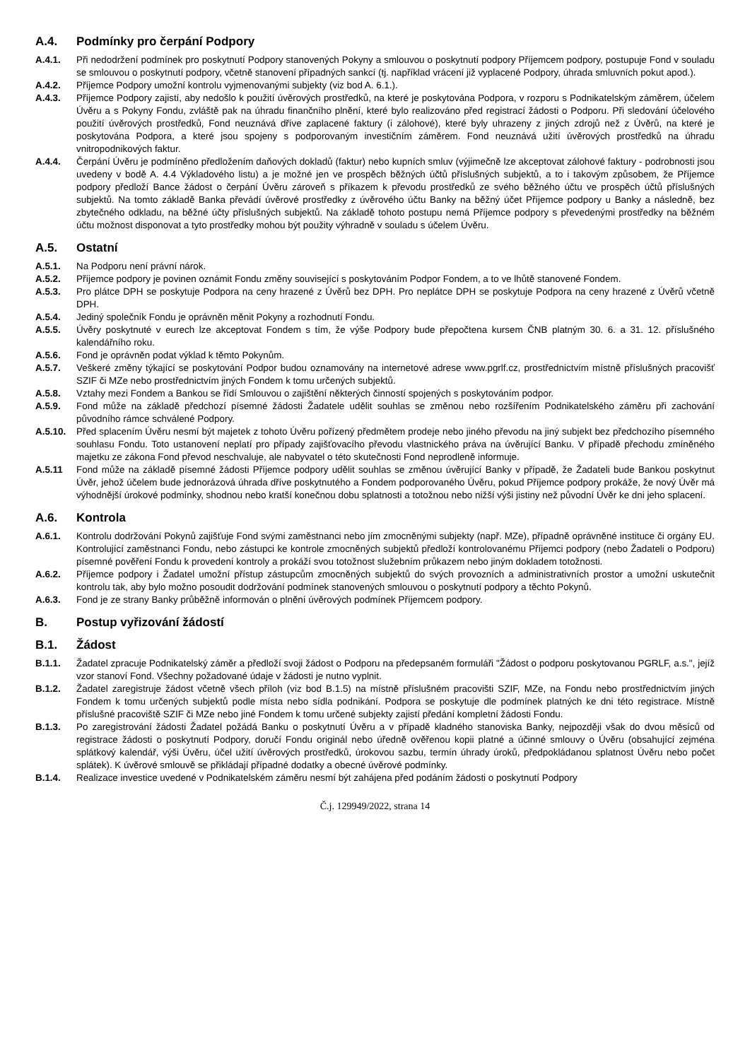A.4. Podmínky pro čerpání Podpory
A.4.1. Při nedodržení podmínek pro poskytnutí Podpory stanovených Pokyny a smlouvou o poskytnutí podpory Příjemcem podpory, postupuje Fond v souladu se smlouvou o poskytnutí podpory, včetně stanovení případných sankcí (tj. například vrácení již vyplacené Podpory, úhrada smluvních pokut apod.).
A.4.2. Příjemce Podpory umožní kontrolu vyjmenovanými subjekty (viz bod A. 6.1.).
A.4.3. Příjemce Podpory zajistí, aby nedošlo k použití úvěrových prostředků, na které je poskytována Podpora, v rozporu s Podnikatelským záměrem, účelem Úvěru a s Pokyny Fondu, zvláště pak na úhradu finančního plnění, které bylo realizováno před registrací žádosti o Podporu. Při sledování účelového použití úvěrových prostředků, Fond neuznává dříve zaplacené faktury (i zálohové), které byly uhrazeny z jiných zdrojů než z Úvěrů, na které je poskytována Podpora, a které jsou spojeny s podporovaným investičním záměrem. Fond neuznává užití úvěrových prostředků na úhradu vnitropodnikových faktur.
A.4.4. Čerpání Úvěru je podmíněno předložením daňových dokladů (faktur) nebo kupních smluv (výjimečně lze akceptovat zálohové faktury - podrobnosti jsou uvedeny v bodě A. 4.4 Výkladového listu) a je možné jen ve prospěch běžných účtů příslušných subjektů, a to i takovým způsobem, že Příjemce podpory předloží Bance žádost o čerpání Úvěru zároveň s příkazem k převodu prostředků ze svého běžného účtu ve prospěch účtů příslušných subjektů. Na tomto základě Banka převádí úvěrové prostředky z úvěrového účtu Banky na běžný účet Příjemce podpory u Banky a následně, bez zbytečného odkladu, na běžné účty příslušných subjektů. Na základě tohoto postupu nemá Příjemce podpory s převedenými prostředky na běžném účtu možnost disponovat a tyto prostředky mohou být použity výhradně v souladu s účelem Úvěru.
A.5. Ostatní
A.5.1. Na Podporu není právní nárok.
A.5.2. Příjemce podpory je povinen oznámit Fondu změny související s poskytováním Podpor Fondem, a to ve lhůtě stanovené Fondem.
A.5.3. Pro plátce DPH se poskytuje Podpora na ceny hrazené z Úvěrů bez DPH. Pro neplátce DPH se poskytuje Podpora na ceny hrazené z Úvěrů včetně DPH.
A.5.4. Jediný společník Fondu je oprávněn měnit Pokyny a rozhodnutí Fondu.
A.5.5. Úvěry poskytnuté v eurech lze akceptovat Fondem s tím, že výše Podpory bude přepočtena kursem ČNB platným 30. 6. a 31. 12. příslušného kalendářního roku.
A.5.6. Fond je oprávněn podat výklad k těmto Pokynům.
A.5.7. Veškeré změny týkající se poskytování Podpor budou oznamovány na internetové adrese www.pgrlf.cz, prostřednictvím místně příslušných pracovišť SZIF či MZe nebo prostřednictvím jiných Fondem k tomu určených subjektů.
A.5.8. Vztahy mezi Fondem a Bankou se řídí Smlouvou o zajištění některých činností spojených s poskytováním podpor.
A.5.9. Fond může na základě předchozí písemné žádosti Žadatele udělit souhlas se změnou nebo rozšířením Podnikatelského záměru při zachování původního rámce schválené Podpory.
A.5.10. Před splacením Úvěru nesmí být majetek z tohoto Úvěru pořízený předmětem prodeje nebo jiného převodu na jiný subjekt bez předchozího písemného souhlasu Fondu. Toto ustanovení neplatí pro případy zajišťovacího převodu vlastnického práva na úvěrující Banku. V případě přechodu zmíněného majetku ze zákona Fond převod neschvaluje, ale nabyvatel o této skutečnosti Fond neprodleně informuje.
A.5.11 Fond může na základě písemné žádosti Příjemce podpory udělit souhlas se změnou úvěrující Banky v případě, že Žadateli bude Bankou poskytnut Úvěr, jehož účelem bude jednorázová úhrada dříve poskytnutého a Fondem podporovaného Úvěru, pokud Příjemce podpory prokáže, že nový Úvěr má výhodnější úrokové podmínky, shodnou nebo kratší konečnou dobu splatnosti a totožnou nebo nižší výši jistiny než původní Úvěr ke dni jeho splacení.
A.6. Kontrola
A.6.1. Kontrolu dodržování Pokynů zajišťuje Fond svými zaměstnanci nebo jím zmocněnými subjekty (např. MZe), případně oprávněné instituce či orgány EU. Kontrolující zaměstnanci Fondu, nebo zástupci ke kontrole zmocněných subjektů předloží kontrolovanému Příjemci podpory (nebo Žadateli o Podporu) písemné pověření Fondu k provedení kontroly a prokáží svou totožnost služebním průkazem nebo jiným dokladem totožnosti.
A.6.2. Příjemce podpory i Žadatel umožní přístup zástupcům zmocněných subjektů do svých provozních a administrativních prostor a umožní uskutečnit kontrolu tak, aby bylo možno posoudit dodržování podmínek stanovených smlouvou o poskytnutí podpory a těchto Pokynů.
A.6.3. Fond je ze strany Banky průběžně informován o plnění úvěrových podmínek Příjemcem podpory.
B. Postup vyřizování žádostí
B.1. Žádost
B.1.1. Žadatel zpracuje Podnikatelský záměr a předloží svoji žádost o Podporu na předepsaném formuláři "Žádost o podporu poskytovanou PGRLF, a.s.", jejíž vzor stanoví Fond. Všechny požadované údaje v žádosti je nutno vyplnit.
B.1.2. Žadatel zaregistruje žádost včetně všech příloh (viz bod B.1.5) na místně příslušném pracovišti SZIF, MZe, na Fondu nebo prostřednictvím jiných Fondem k tomu určených subjektů podle místa nebo sídla podnikání. Podpora se poskytuje dle podmínek platných ke dni této registrace. Místně příslušné pracoviště SZIF či MZe nebo jiné Fondem k tomu určené subjekty zajistí předání kompletní žádosti Fondu.
B.1.3. Po zaregistrování žádosti Žadatel požádá Banku o poskytnutí Úvěru a v případě kladného stanoviska Banky, nejpozději však do dvou měsíců od registrace žádosti o poskytnutí Podpory, doručí Fondu originál nebo úředně ověřenou kopii platné a účinné smlouvy o Úvěru (obsahující zejména splátkový kalendář, výši Úvěru, účel užití úvěrových prostředků, úrokovou sazbu, termín úhrady úroků, předpokládanou splatnost Úvěru nebo počet splátek). K úvěrové smlouvě se přikládají případné dodatky a obecné úvěrové podmínky.
B.1.4. Realizace investice uvedené v Podnikatelském záměru nesmí být zahájena před podáním žádosti o poskytnutí Podpory
Č.j. 129949/2022, strana 14